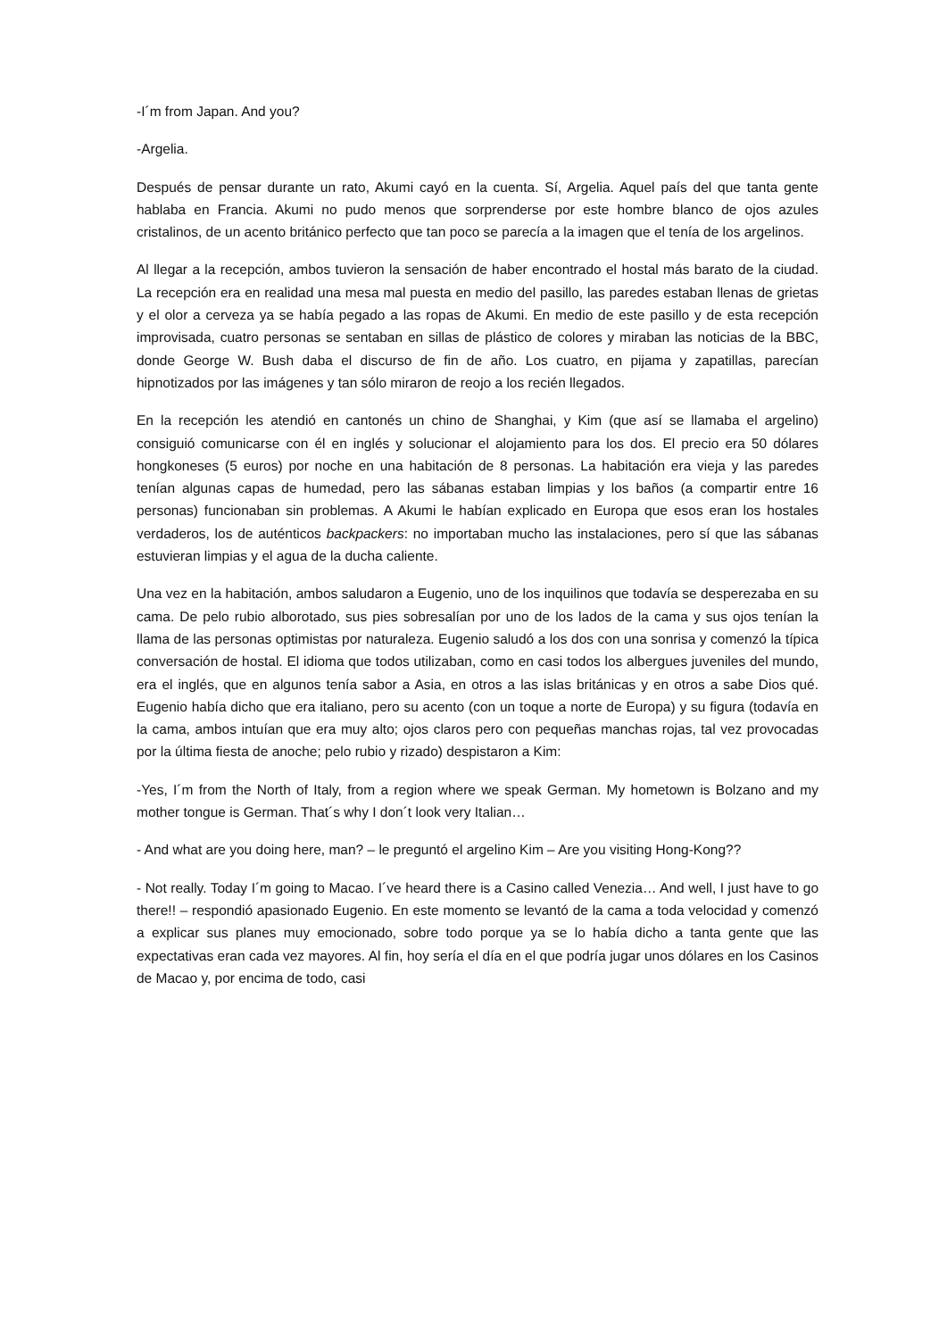-I´m from Japan. And you?
-Argelia.
Después de pensar durante un rato, Akumi cayó en la cuenta. Sí, Argelia. Aquel país del que tanta gente hablaba en Francia. Akumi no pudo menos que sorprenderse por este hombre blanco de ojos azules cristalinos, de un acento británico perfecto que tan poco se parecía a la imagen que el tenía de los argelinos.
Al llegar a la recepción, ambos tuvieron la sensación de haber encontrado el hostal más barato de la ciudad. La recepción era en realidad una mesa mal puesta en medio del pasillo, las paredes estaban llenas de grietas y el olor a cerveza ya se había pegado a las ropas de Akumi. En medio de este pasillo y de esta recepción improvisada, cuatro personas se sentaban en sillas de plástico de colores y miraban las noticias de la BBC, donde George W. Bush daba el discurso de fin de año. Los cuatro, en pijama y zapatillas, parecían hipnotizados por las imágenes y tan sólo miraron de reojo a los recién llegados.
En la recepción les atendió en cantonés un chino de Shanghai, y Kim (que así se llamaba el argelino) consiguió comunicarse con él en inglés y solucionar el alojamiento para los dos. El precio era 50 dólares hongkoneses (5 euros) por noche en una habitación de 8 personas. La habitación era vieja y las paredes tenían algunas capas de humedad, pero las sábanas estaban limpias y los baños (a compartir entre 16 personas) funcionaban sin problemas. A Akumi le habían explicado en Europa que esos eran los hostales verdaderos, los de auténticos backpackers: no importaban mucho las instalaciones, pero sí que las sábanas estuvieran limpias y el agua de la ducha caliente.
Una vez en la habitación, ambos saludaron a Eugenio, uno de los inquilinos que todavía se desperezaba en su cama. De pelo rubio alborotado, sus pies sobresalían por uno de los lados de la cama y sus ojos tenían la llama de las personas optimistas por naturaleza. Eugenio saludó a los dos con una sonrisa y comenzó la típica conversación de hostal. El idioma que todos utilizaban, como en casi todos los albergues juveniles del mundo, era el inglés, que en algunos tenía sabor a Asia, en otros a las islas británicas y en otros a sabe Dios qué. Eugenio había dicho que era italiano, pero su acento (con un toque a norte de Europa) y su figura (todavía en la cama, ambos intuían que era muy alto; ojos claros pero con pequeñas manchas rojas, tal vez provocadas por la última fiesta de anoche; pelo rubio y rizado) despistaron a Kim:
-Yes, I´m from the North of Italy, from a region where we speak German. My hometown is Bolzano and my mother tongue is German. That´s why I don´t look very Italian…
- And what are you doing here, man? – le preguntó el argelino Kim – Are you visiting Hong-Kong??
- Not really. Today I´m going to Macao. I´ve heard there is a Casino called Venezia… And well, I just have to go there!! – respondió apasionado Eugenio. En este momento se levantó de la cama a toda velocidad y comenzó a explicar sus planes muy emocionado, sobre todo porque ya se lo había dicho a tanta gente que las expectativas eran cada vez mayores. Al fin, hoy sería el día en el que podría jugar unos dólares en los Casinos de Macao y, por encima de todo, casi